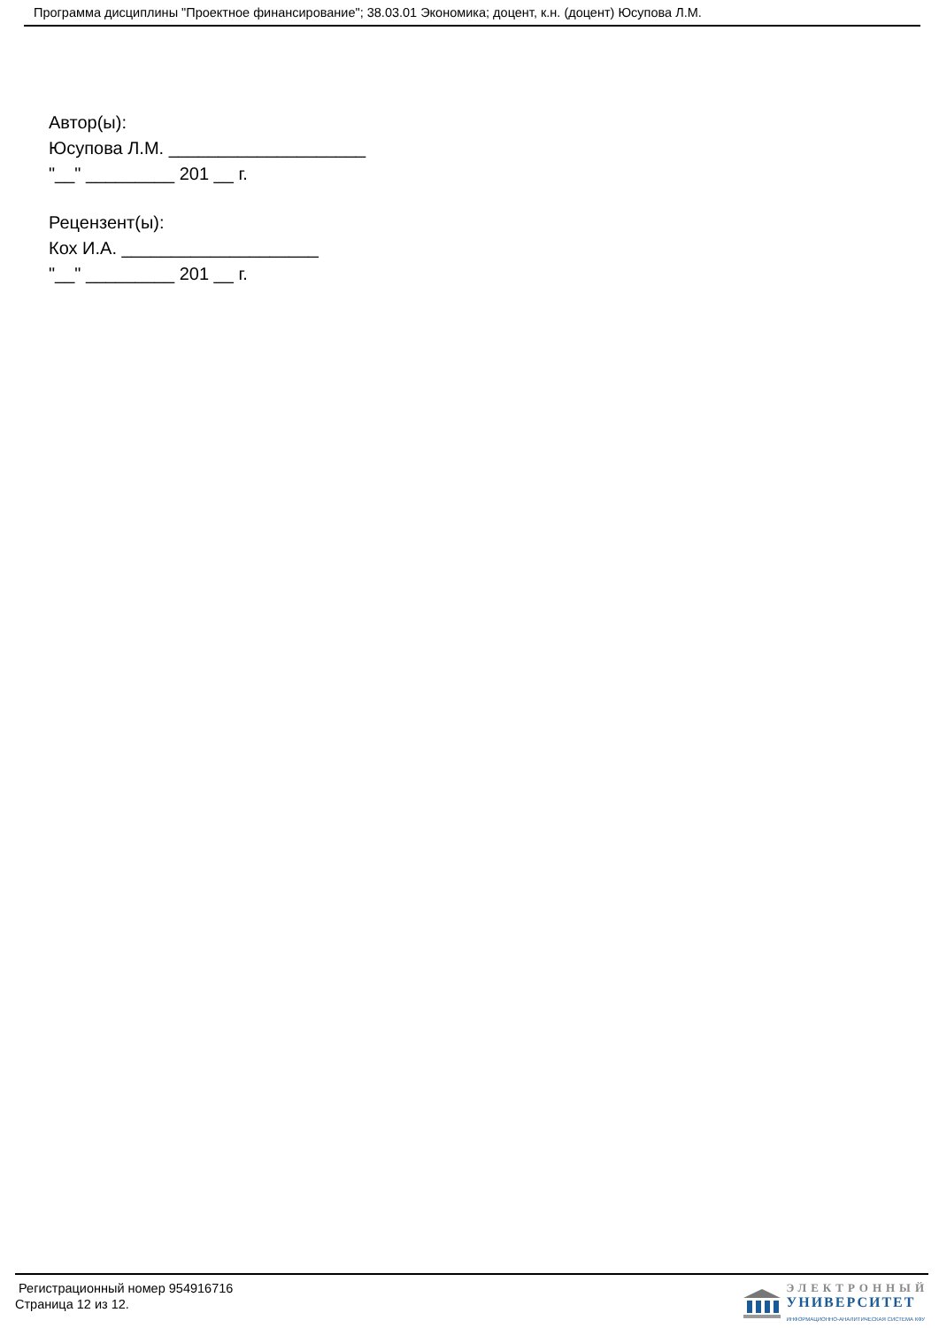Программа дисциплины "Проектное финансирование"; 38.03.01 Экономика; доцент, к.н. (доцент) Юсупова Л.М.
Автор(ы):
Юсупова Л.М. ____________________
"__" _________ 201 __ г.
Рецензент(ы):
Кох И.А. ____________________
"__" _________ 201 __ г.
Регистрационный номер 954916716
Страница 12 из 12.
ЭЛЕКТРОННЫЙ
УНИВЕРСИТЕТ
ИНФОРМАЦИОННО-АНАЛИТИЧЕСКАЯ СИСТЕМА КФУ